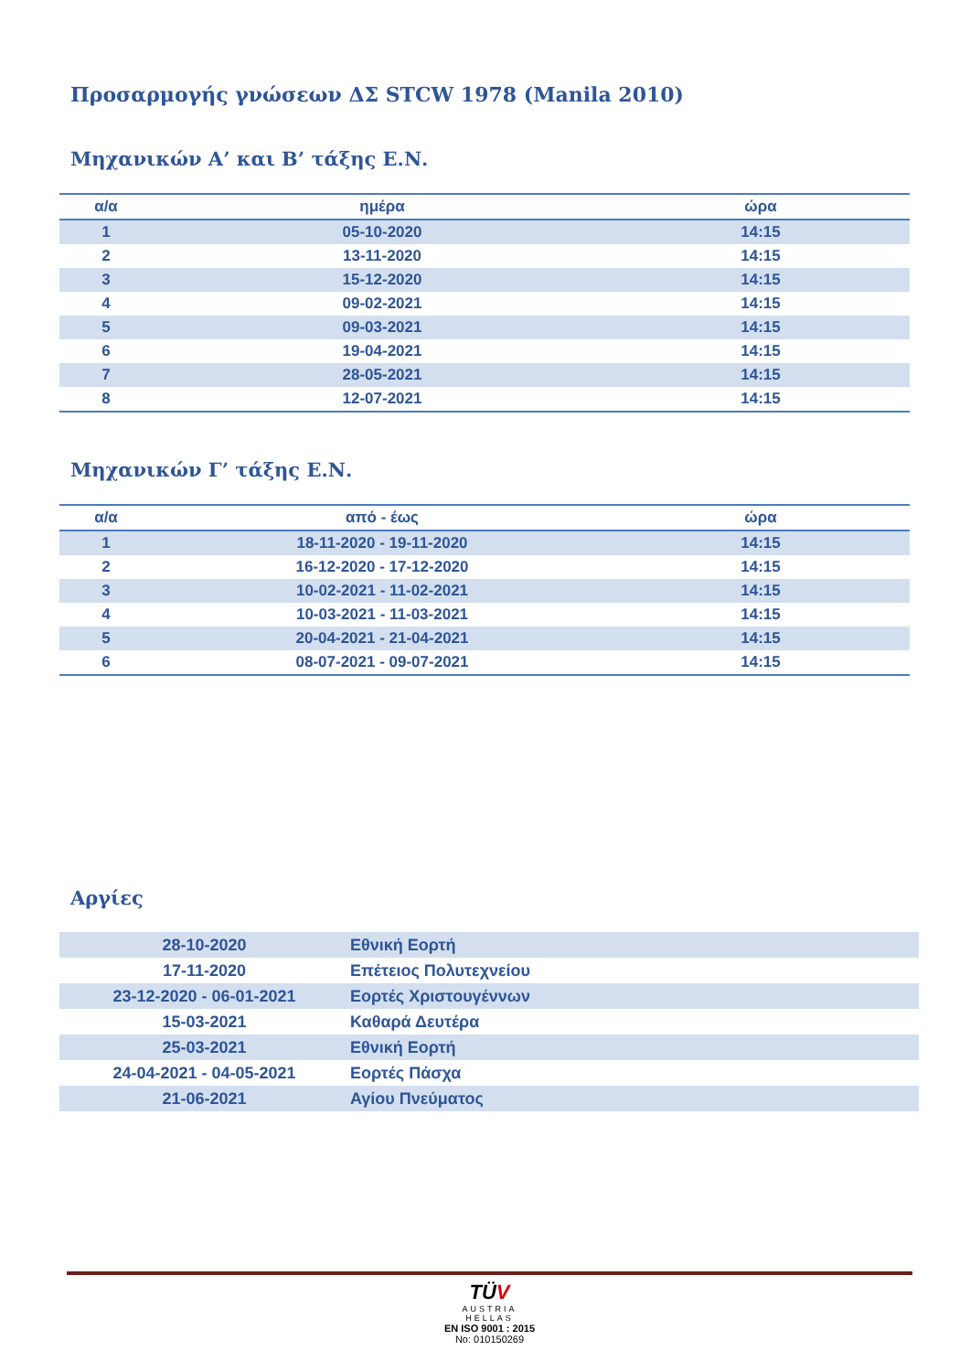Προσαρμογής γνώσεων ΔΣ STCW 1978 (Manila 2010)
Μηχανικών Α’ και Β’ τάξης Ε.Ν.
| α/α | ημέρα | ώρα |
| --- | --- | --- |
| 1 | 05-10-2020 | 14:15 |
| 2 | 13-11-2020 | 14:15 |
| 3 | 15-12-2020 | 14:15 |
| 4 | 09-02-2021 | 14:15 |
| 5 | 09-03-2021 | 14:15 |
| 6 | 19-04-2021 | 14:15 |
| 7 | 28-05-2021 | 14:15 |
| 8 | 12-07-2021 | 14:15 |
Μηχανικών Γ’ τάξης Ε.Ν.
| α/α | από - έως | ώρα |
| --- | --- | --- |
| 1 | 18-11-2020 - 19-11-2020 | 14:15 |
| 2 | 16-12-2020 - 17-12-2020 | 14:15 |
| 3 | 10-02-2021 - 11-02-2021 | 14:15 |
| 4 | 10-03-2021 - 11-03-2021 | 14:15 |
| 5 | 20-04-2021 - 21-04-2021 | 14:15 |
| 6 | 08-07-2021 - 09-07-2021 | 14:15 |
Αργίες
| 28-10-2020 | Εθνική Εορτή |
| 17-11-2020 | Επέτειος Πολυτεχνείου |
| 23-12-2020 - 06-01-2021 | Εορτές Χριστουγέννων |
| 15-03-2021 | Καθαρά Δευτέρα |
| 25-03-2021 | Εθνική Εορτή |
| 24-04-2021 - 04-05-2021 | Εορτές Πάσχα |
| 21-06-2021 | Αγίου Πνεύματος |
TÜV
AUSTRIA
HELLAS
EN ISO 9001 : 2015
No: 010150269